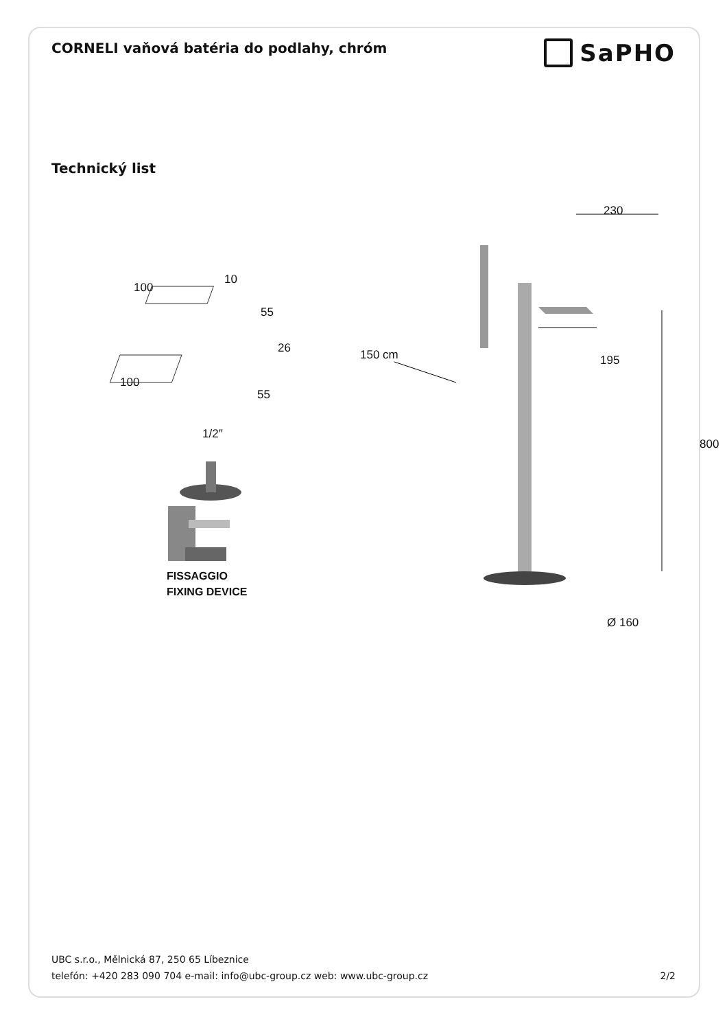CORNELI vaňová batéria do podlahy, chróm
SaPHO
Technický list
100
10
55
26
100
55
1/2″
FISSAGGIO
FIXING DEVICE
230
150 cm 195
800
Ø 160
UBC s.r.o., Mělnická 87, 250 65 Líbeznice
telefón: +420 283 090 704 e-mail: info@ubc-group.cz web: www.ubc-group.cz
2/2